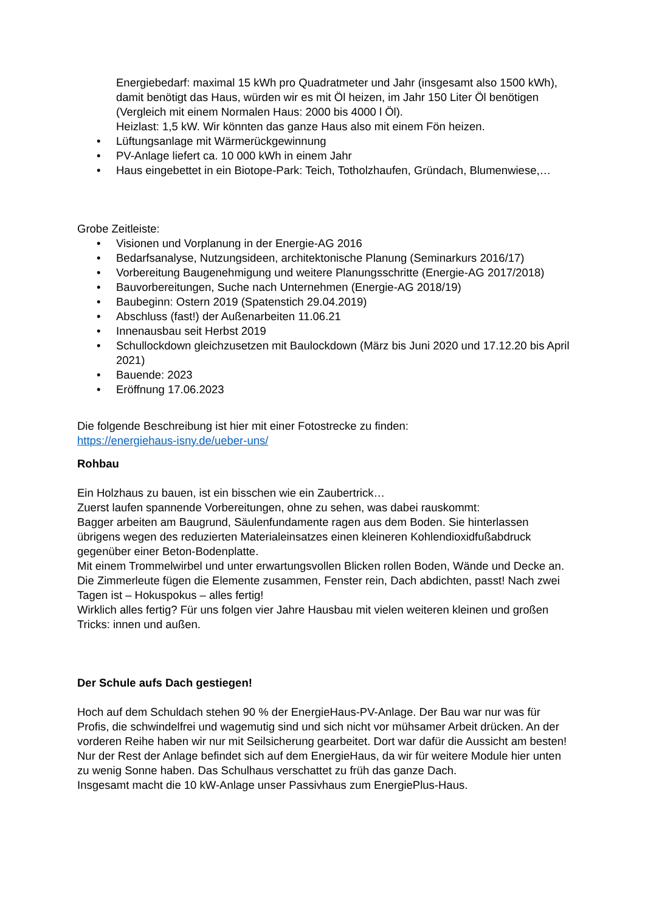Energiebedarf: maximal 15 kWh pro Quadratmeter und Jahr (insgesamt also 1500 kWh), damit benötigt das Haus, würden wir es mit Öl heizen, im Jahr 150 Liter Öl benötigen (Vergleich mit einem Normalen Haus: 2000 bis 4000 l Öl).
Heizlast: 1,5 kW. Wir könnten das ganze Haus also mit einem Fön heizen.
• Lüftungsanlage mit Wärmerückgewinnung
• PV-Anlage liefert ca. 10 000 kWh in einem Jahr
• Haus eingebettet in ein Biotope-Park: Teich, Totholzhaufen, Gründach, Blumenwiese,…
Grobe Zeitleiste:
• Visionen und Vorplanung in der Energie-AG 2016
• Bedarfsanalyse, Nutzungsideen, architektonische Planung (Seminarkurs 2016/17)
• Vorbereitung Baugenehmigung und weitere Planungsschritte (Energie-AG 2017/2018)
• Bauvorbereitungen, Suche nach Unternehmen (Energie-AG 2018/19)
• Baubeginn: Ostern 2019 (Spatenstich 29.04.2019)
• Abschluss (fast!) der Außenarbeiten 11.06.21
• Innenausbau seit Herbst 2019
• Schullockdown gleichzusetzen mit Baulockdown (März bis Juni 2020 und 17.12.20 bis April 2021)
• Bauende: 2023
• Eröffnung 17.06.2023
Die folgende Beschreibung ist hier mit einer Fotostrecke zu finden:
https://energiehaus-isny.de/ueber-uns/
Rohbau
Ein Holzhaus zu bauen, ist ein bisschen wie ein Zaubertrick…
Zuerst laufen spannende Vorbereitungen, ohne zu sehen, was dabei rauskommt:
Bagger arbeiten am Baugrund, Säulenfundamente ragen aus dem Boden. Sie hinterlassen übrigens wegen des reduzierten Materialeinsatzes einen kleineren Kohlendioxidfußabdruck gegenüber einer Beton-Bodenplatte.
Mit einem Trommelwirbel und unter erwartungsvollen Blicken rollen Boden, Wände und Decke an. Die Zimmerleute fügen die Elemente zusammen, Fenster rein, Dach abdichten, passt! Nach zwei Tagen ist – Hokuspokus – alles fertig!
Wirklich alles fertig? Für uns folgen vier Jahre Hausbau mit vielen weiteren kleinen und großen Tricks: innen und außen.
Der Schule aufs Dach gestiegen!
Hoch auf dem Schuldach stehen 90 % der EnergieHaus-PV-Anlage. Der Bau war nur was für Profis, die schwindelfrei und wagemutig sind und sich nicht vor mühsamer Arbeit drücken. An der vorderen Reihe haben wir nur mit Seilsicherung gearbeitet. Dort war dafür die Aussicht am besten!
Nur der Rest der Anlage befindet sich auf dem EnergieHaus, da wir für weitere Module hier unten zu wenig Sonne haben. Das Schulhaus verschattet zu früh das ganze Dach.
Insgesamt macht die 10 kW-Anlage unser Passivhaus zum EnergiePlus-Haus.